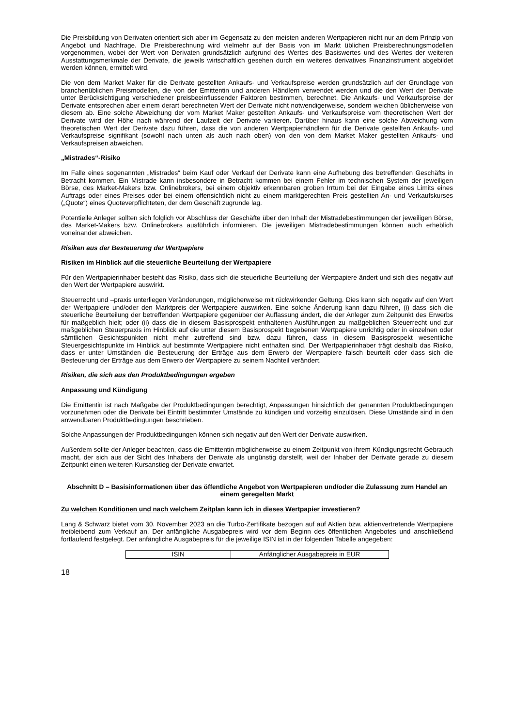Die Preisbildung von Derivaten orientiert sich aber im Gegensatz zu den meisten anderen Wertpapieren nicht nur an dem Prinzip von Angebot und Nachfrage. Die Preisberechnung wird vielmehr auf der Basis von im Markt üblichen Preisberechnungsmodellen vorgenommen, wobei der Wert von Derivaten grundsätzlich aufgrund des Wertes des Basiswertes und des Wertes der weiteren Ausstattungsmerkmale der Derivate, die jeweils wirtschaftlich gesehen durch ein weiteres derivatives Finanzinstrument abgebildet werden können, ermittelt wird.
Die von dem Market Maker für die Derivate gestellten Ankaufs- und Verkaufspreise werden grundsätzlich auf der Grundlage von branchenüblichen Preismodellen, die von der Emittentin und anderen Händlern verwendet werden und die den Wert der Derivate unter Berücksichtigung verschiedener preisbeeinflussender Faktoren bestimmen, berechnet. Die Ankaufs- und Verkaufspreise der Derivate entsprechen aber einem derart berechneten Wert der Derivate nicht notwendigerweise, sondern weichen üblicherweise von diesem ab. Eine solche Abweichung der vom Market Maker gestellten Ankaufs- und Verkaufspreise vom theoretischen Wert der Derivate wird der Höhe nach während der Laufzeit der Derivate variieren. Darüber hinaus kann eine solche Abweichung vom theoretischen Wert der Derivate dazu führen, dass die von anderen Wertpapierhändlern für die Derivate gestellten Ankaufs- und Verkaufspreise signifikant (sowohl nach unten als auch nach oben) von den von dem Market Maker gestellten Ankaufs- und Verkaufspreisen abweichen.
„Mistrades“-Risiko
Im Falle eines sogenannten „Mistrades“ beim Kauf oder Verkauf der Derivate kann eine Aufhebung des betreffenden Geschäfts in Betracht kommen. Ein Mistrade kann insbesondere in Betracht kommen bei einem Fehler im technischen System der jeweiligen Börse, des Market-Makers bzw. Onlinebrokers, bei einem objektiv erkennbaren groben Irrtum bei der Eingabe eines Limits eines Auftrags oder eines Preises oder bei einem offensichtlich nicht zu einem marktgerechten Preis gestellten An- und Verkaufskurses („Quote“) eines Quoteverpflichteten, der dem Geschäft zugrunde lag.
Potentielle Anleger sollten sich folglich vor Abschluss der Geschäfte über den Inhalt der Mistradebestimmungen der jeweiligen Börse, des Market-Makers bzw. Onlinebrokers ausführlich informieren. Die jeweiligen Mistradebestimmungen können auch erheblich voneinander abweichen.
Risiken aus der Besteuerung der Wertpapiere
Risiken im Hinblick auf die steuerliche Beurteilung der Wertpapiere
Für den Wertpapierinhaber besteht das Risiko, dass sich die steuerliche Beurteilung der Wertpapiere ändert und sich dies negativ auf den Wert der Wertpapiere auswirkt.
Steuerrecht und –praxis unterliegen Veränderungen, möglicherweise mit rückwirkender Geltung. Dies kann sich negativ auf den Wert der Wertpapiere und/oder den Marktpreis der Wertpapiere auswirken. Eine solche Änderung kann dazu führen, (i) dass sich die steuerliche Beurteilung der betreffenden Wertpapiere gegenüber der Auffassung ändert, die der Anleger zum Zeitpunkt des Erwerbs für maßgeblich hielt; oder (ii) dass die in diesem Basisprospekt enthaltenen Ausführungen zu maßgeblichen Steuerrecht und zur maßgeblichen Steuerpraxis im Hinblick auf die unter diesem Basisprospekt begebenen Wertpapiere unrichtig oder in einzelnen oder sämtlichen Gesichtspunkten nicht mehr zutreffend sind bzw. dazu führen, dass in diesem Basisprospekt wesentliche Steuergesichtspunkte im Hinblick auf bestimmte Wertpapiere nicht enthalten sind. Der Wertpapierinhaber trägt deshalb das Risiko, dass er unter Umständen die Besteuerung der Erträge aus dem Erwerb der Wertpapiere falsch beurteilt oder dass sich die Besteuerung der Erträge aus dem Erwerb der Wertpapiere zu seinem Nachteil verändert.
Risiken, die sich aus den Produktbedingungen ergeben
Anpassung und Kündigung
Die Emittentin ist nach Maßgabe der Produktbedingungen berechtigt, Anpassungen hinsichtlich der genannten Produktbedingungen vorzunehmen oder die Derivate bei Eintritt bestimmter Umstände zu kündigen und vorzeitig einzulösen. Diese Umstände sind in den anwendbaren Produktbedingungen beschrieben.
Solche Anpassungen der Produktbedingungen können sich negativ auf den Wert der Derivate auswirken.
Außerdem sollte der Anleger beachten, dass die Emittentin möglicherweise zu einem Zeitpunkt von ihrem Kündigungsrecht Gebrauch macht, der sich aus der Sicht des Inhabers der Derivate als ungünstig darstellt, weil der Inhaber der Derivate gerade zu diesem Zeitpunkt einen weiteren Kursanstieg der Derivate erwartet.
Abschnitt D – Basisinformationen über das öffentliche Angebot von Wertpapieren und/oder die Zulassung zum Handel an einem geregelten Markt
Zu welchen Konditionen und nach welchem Zeitplan kann ich in dieses Wertpapier investieren?
Lang & Schwarz bietet vom 30. November 2023 an die Turbo-Zertifikate bezogen auf auf Aktien bzw. aktienvertretende Wertpapiere freibleibend zum Verkauf an. Der anfängliche Ausgabepreis wird vor dem Beginn des öffentlichen Angebotes und anschließend fortlaufend festgelegt. Der anfängliche Ausgabepreis für die jeweilige ISIN ist in der folgenden Tabelle angegeben:
| ISIN | Anfänglicher Ausgabepreis in EUR |
18